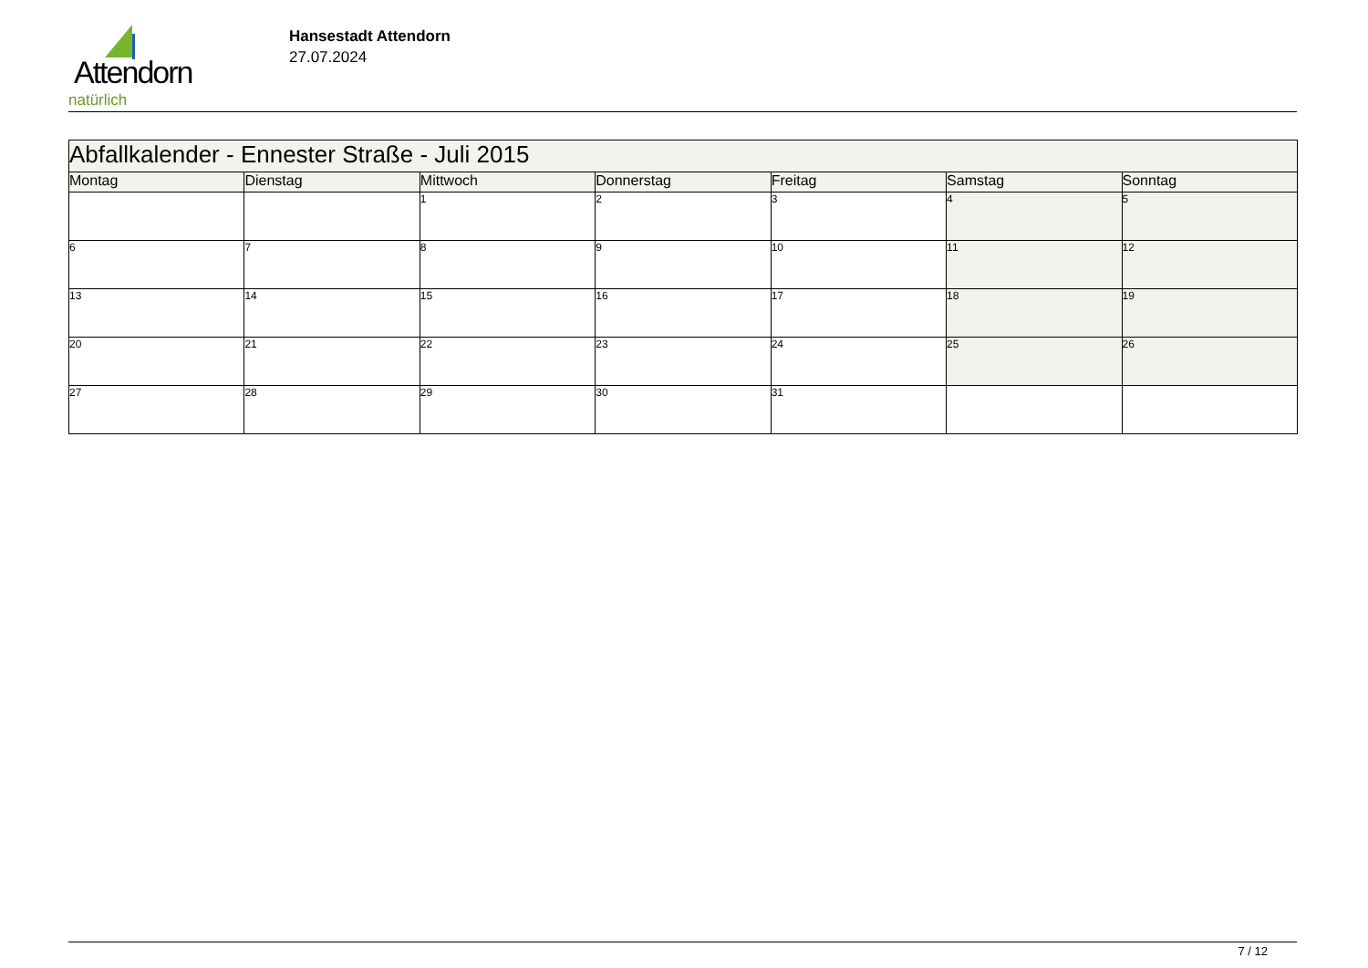Attendorn
natürlich
Hansestadt Attendorn
27.07.2024
| Abfallkalender - Ennester Straße - Juli 2015 | | | | | | |
| Montag | Dienstag | Mittwoch | Donnerstag | Freitag | Samstag | Sonntag |
| | | 1 | 2 | 3 | 4 | 5 |
| 6 | 7 | 8 | 9 | 10 | 11 | 12 |
| 13 | 14 | 15 | 16 | 17 | 18 | 19 |
| 20 | 21 | 22 | 23 | 24 | 25 | 26 |
| 27 | 28 | 29 | 30 | 31 | | |
7 / 12